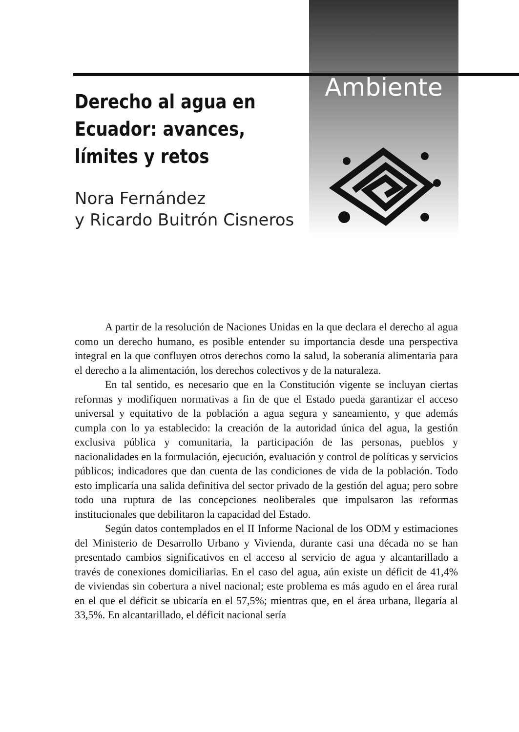Ambiente
Derecho al agua en Ecuador: avances, límites y retos
Nora Fernández
y Ricardo Buitrón Cisneros
A partir de la resolución de Naciones Unidas en la que declara el derecho al agua como un derecho humano, es posible entender su importancia desde una perspectiva integral en la que confluyen otros derechos como la salud, la soberanía alimentaria para el derecho a la alimentación, los derechos colectivos y de la naturaleza.
En tal sentido, es necesario que en la Constitución vigente se incluyan ciertas reformas y modifiquen normativas a fin de que el Estado pueda garantizar el acceso universal y equitativo de la población a agua segura y saneamiento, y que además cumpla con lo ya establecido: la creación de la autoridad única del agua, la gestión exclusiva pública y comunitaria, la participación de las personas, pueblos y nacionalidades en la formulación, ejecución, evaluación y control de políticas y servicios públicos; indicadores que dan cuenta de las condiciones de vida de la población. Todo esto implicaría una salida definitiva del sector privado de la gestión del agua; pero sobre todo una ruptura de las concepciones neoliberales que impulsaron las reformas institucionales que debilitaron la capacidad del Estado.
Según datos contemplados en el II Informe Nacional de los ODM y estimaciones del Ministerio de Desarrollo Urbano y Vivienda, durante casi una década no se han presentado cambios significativos en el acceso al servicio de agua y alcantarillado a través de conexiones domiciliarias. En el caso del agua, aún existe un déficit de 41,4% de viviendas sin cobertura a nivel nacional; este problema es más agudo en el área rural en el que el déficit se ubicaría en el 57,5%; mientras que, en el área urbana, llegaría al 33,5%. En alcantarillado, el déficit nacional sería